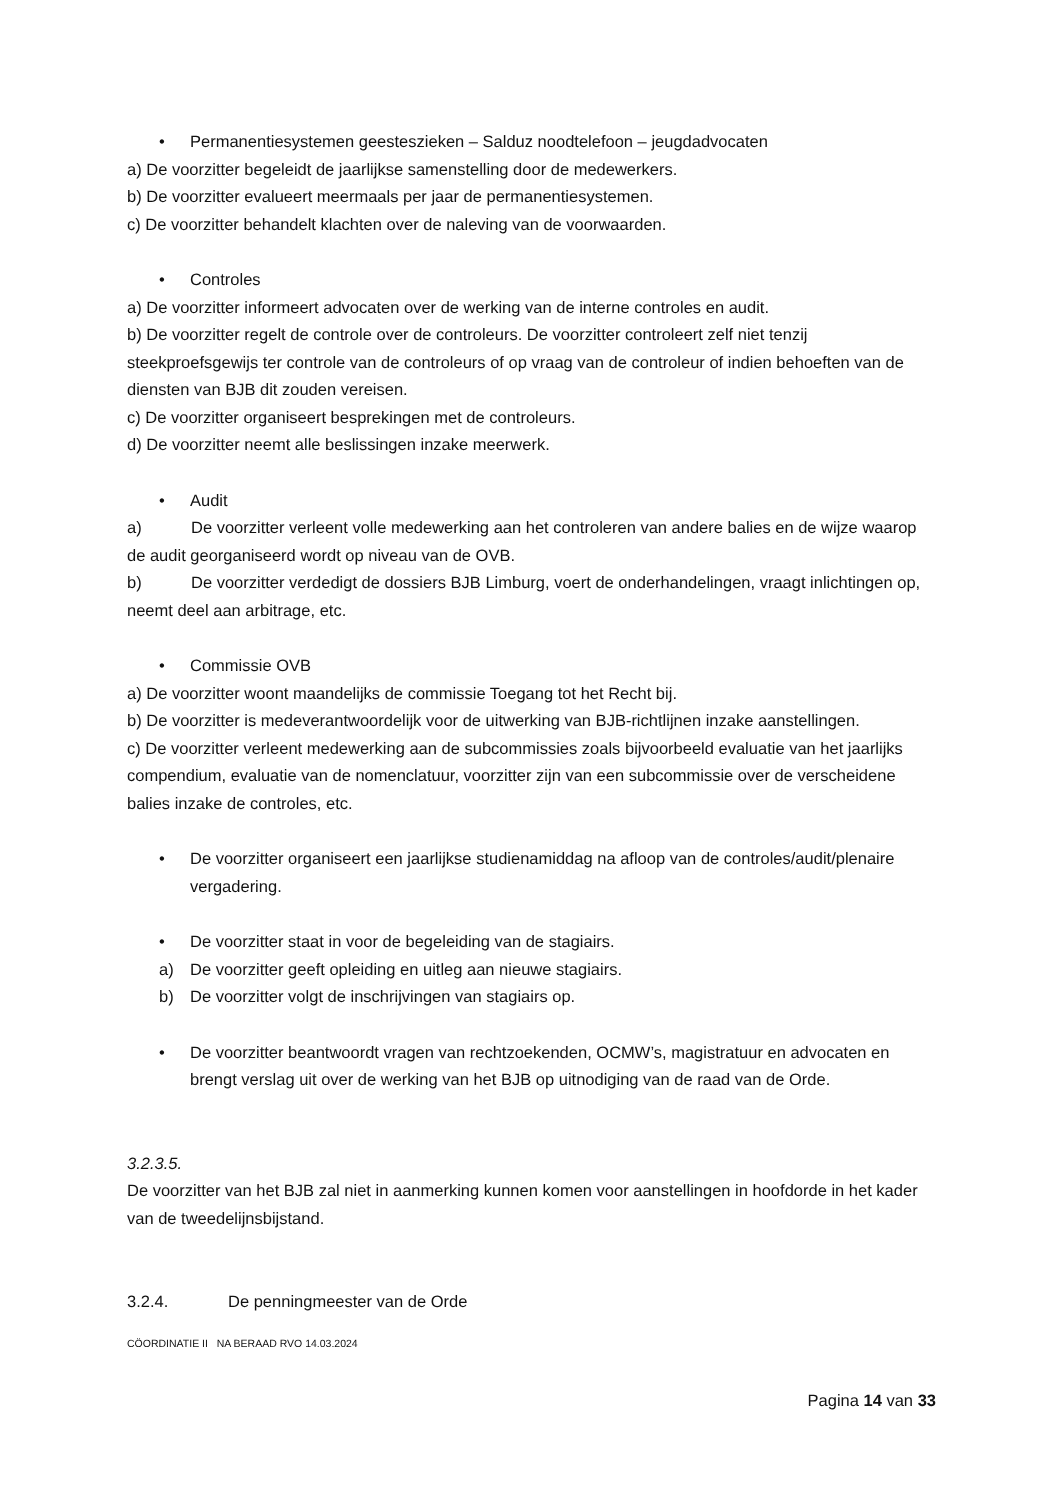• Permanentiesystemen geesteszieken – Salduz noodtelefoon – jeugdadvocaten
a) De voorzitter begeleidt de jaarlijkse samenstelling door de medewerkers.
b) De voorzitter evalueert meermaals per jaar de permanentiesystemen.
c) De voorzitter behandelt klachten over de naleving van de voorwaarden.
• Controles
a) De voorzitter informeert advocaten over de werking van de interne controles en audit.
b) De voorzitter regelt de controle over de controleurs. De voorzitter controleert zelf niet tenzij steekproefsgewijs ter controle van de controleurs of op vraag van de controleur of indien behoeften van de diensten van BJB dit zouden vereisen.
c) De voorzitter organiseert besprekingen met de controleurs.
d) De voorzitter neemt alle beslissingen inzake meerwerk.
• Audit
a) De voorzitter verleent volle medewerking aan het controleren van andere balies en de wijze waarop de audit georganiseerd wordt op niveau van de OVB.
b) De voorzitter verdedigt de dossiers BJB Limburg, voert de onderhandelingen, vraagt inlichtingen op, neemt deel aan arbitrage, etc.
• Commissie OVB
a) De voorzitter woont maandelijks de commissie Toegang tot het Recht bij.
b) De voorzitter is medeverantwoordelijk voor de uitwerking van BJB-richtlijnen inzake aanstellingen.
c) De voorzitter verleent medewerking aan de subcommissies zoals bijvoorbeeld evaluatie van het jaarlijks compendium, evaluatie van de nomenclatuur, voorzitter zijn van een subcommissie over de verscheidene balies inzake de controles, etc.
• De voorzitter organiseert een jaarlijkse studienamiddag na afloop van de controles/audit/plenaire vergadering.
• De voorzitter staat in voor de begeleiding van de stagiairs.
a) De voorzitter geeft opleiding en uitleg aan nieuwe stagiairs.
b) De voorzitter volgt de inschrijvingen van stagiairs op.
• De voorzitter beantwoordt vragen van rechtzoekenden, OCMW’s, magistratuur en advocaten en brengt verslag uit over de werking van het BJB op uitnodiging van de raad van de Orde.
3.2.3.5.
De voorzitter van het BJB zal niet in aanmerking kunnen komen voor aanstellingen in hoofdorde in het kader van de tweedelijnsbijstand.
3.2.4. De penningmeester van de Orde
CÖORDINATIE II NA BERAAD RVO 14.03.2024
Pagina 14 van 33